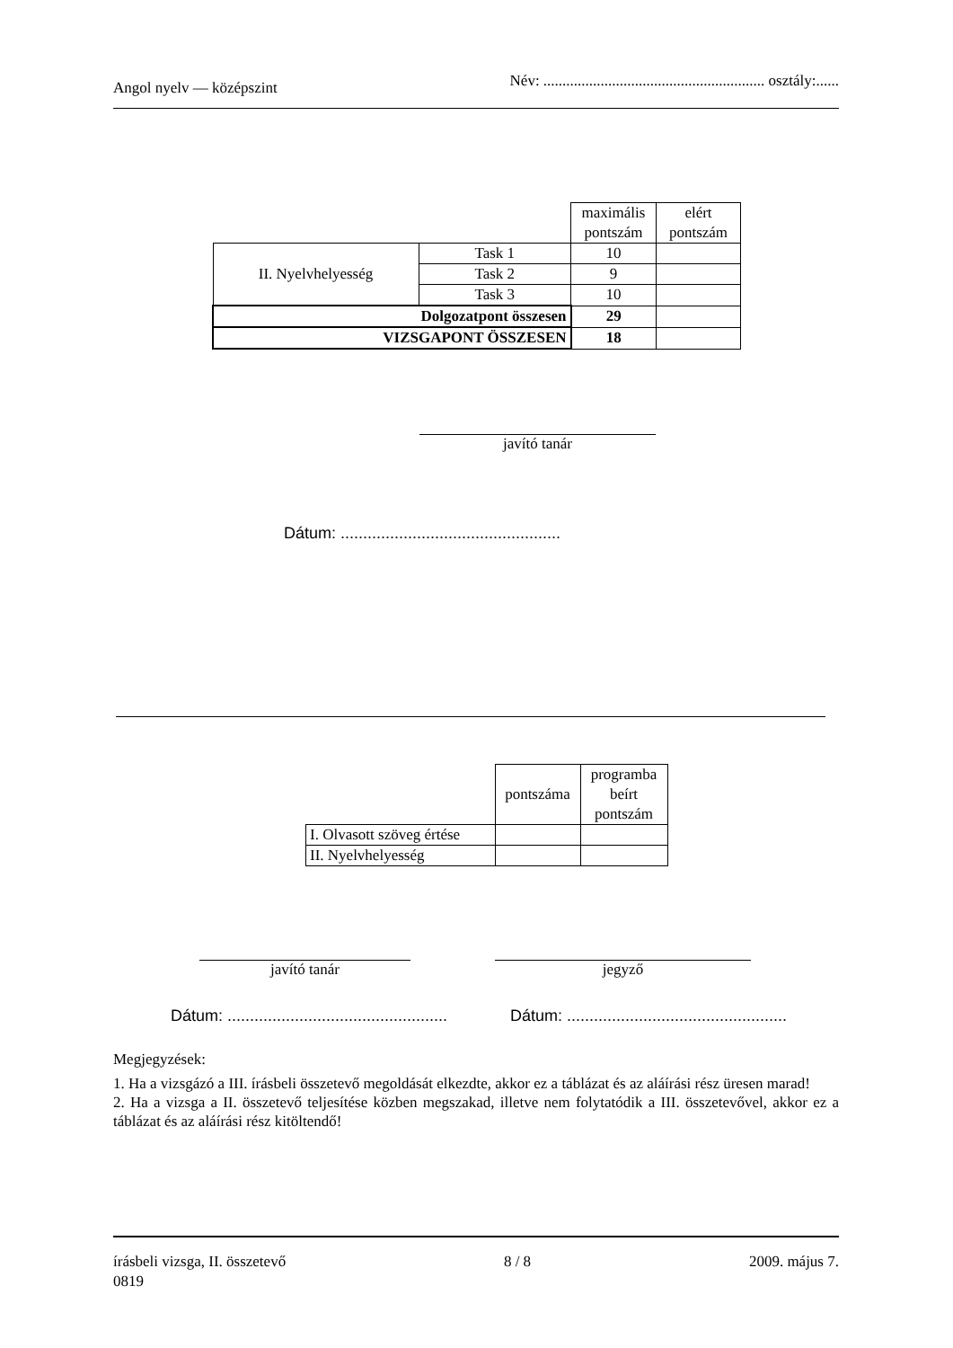Angol nyelv — középszint Név: .......................................................... osztály:......
| | | maximális pontszám | elért pontszám |
| II. Nyelvhelyesség | Task 1 | 10 | |
| | Task 2 | 9 | |
| | Task 3 | 10 | |
| Dolgozatpont összesen | | 29 | |
| VIZSGAPONT ÖSSZESEN | | 18 | |
javító tanár
Dátum: .................................................
| | pontszáma | programba beírt pontszám |
| I. Olvasott szöveg értése | | |
| II. Nyelvhelyesség | | |
javító tanár jegyző
Dátum: .................................................
Dátum: .................................................
Megjegyzések:
1. Ha a vizsgázó a III. írásbeli összetevő megoldását elkezdte, akkor ez a táblázat és az aláírási rész üresen marad!
2. Ha a vizsga a II. összetevő teljesítése közben megszakad, illetve nem folytatódik a III. összetevővel, akkor ez a táblázat és az aláírási rész kitöltendő!
írásbeli vizsga, II. összetevő 8 / 8 2009. május 7.
0819